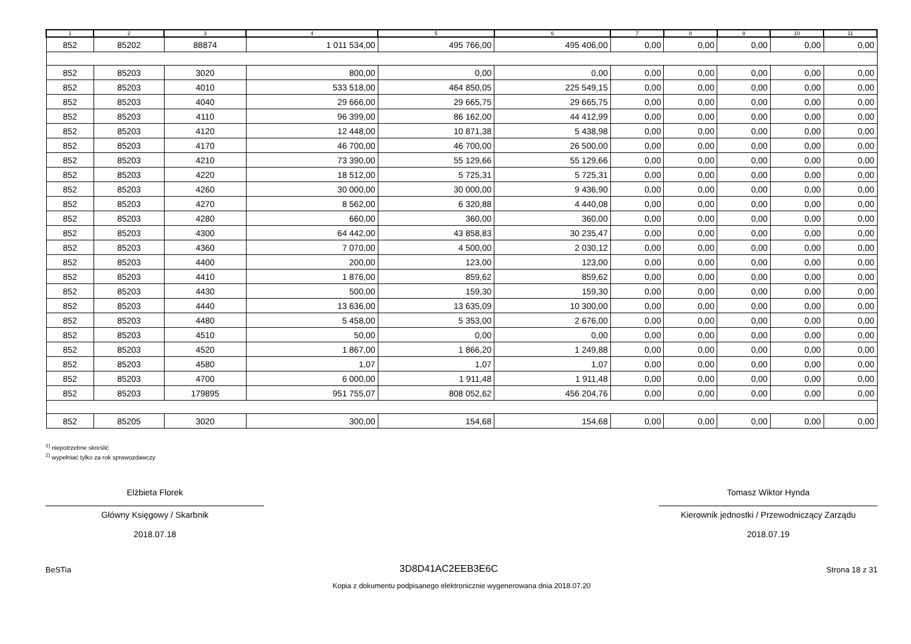| 1 | 2 | 3 | 4 | 5 | 6 | 7 | 8 | 9 | 10 | 11 |
| --- | --- | --- | --- | --- | --- | --- | --- | --- | --- | --- |
| 852 | 85202 | 88874 | 1 011 534,00 | 495 766,00 | 495 406,00 | 0,00 | 0,00 | 0,00 | 0,00 | 0,00 |
| 852 | 85203 | 3020 | 800,00 | 0,00 | 0,00 | 0,00 | 0,00 | 0,00 | 0,00 | 0,00 |
| 852 | 85203 | 4010 | 533 518,00 | 464 850,05 | 225 549,15 | 0,00 | 0,00 | 0,00 | 0,00 | 0,00 |
| 852 | 85203 | 4040 | 29 666,00 | 29 665,75 | 29 665,75 | 0,00 | 0,00 | 0,00 | 0,00 | 0,00 |
| 852 | 85203 | 4110 | 96 399,00 | 86 162,00 | 44 412,99 | 0,00 | 0,00 | 0,00 | 0,00 | 0,00 |
| 852 | 85203 | 4120 | 12 448,00 | 10 871,38 | 5 438,98 | 0,00 | 0,00 | 0,00 | 0,00 | 0,00 |
| 852 | 85203 | 4170 | 46 700,00 | 46 700,00 | 26 500,00 | 0,00 | 0,00 | 0,00 | 0,00 | 0,00 |
| 852 | 85203 | 4210 | 73 390,00 | 55 129,66 | 55 129,66 | 0,00 | 0,00 | 0,00 | 0,00 | 0,00 |
| 852 | 85203 | 4220 | 18 512,00 | 5 725,31 | 5 725,31 | 0,00 | 0,00 | 0,00 | 0,00 | 0,00 |
| 852 | 85203 | 4260 | 30 000,00 | 30 000,00 | 9 436,90 | 0,00 | 0,00 | 0,00 | 0,00 | 0,00 |
| 852 | 85203 | 4270 | 8 562,00 | 6 320,88 | 4 440,08 | 0,00 | 0,00 | 0,00 | 0,00 | 0,00 |
| 852 | 85203 | 4280 | 660,00 | 360,00 | 360,00 | 0,00 | 0,00 | 0,00 | 0,00 | 0,00 |
| 852 | 85203 | 4300 | 64 442,00 | 43 858,83 | 30 235,47 | 0,00 | 0,00 | 0,00 | 0,00 | 0,00 |
| 852 | 85203 | 4360 | 7 070,00 | 4 500,00 | 2 030,12 | 0,00 | 0,00 | 0,00 | 0,00 | 0,00 |
| 852 | 85203 | 4400 | 200,00 | 123,00 | 123,00 | 0,00 | 0,00 | 0,00 | 0,00 | 0,00 |
| 852 | 85203 | 4410 | 1 876,00 | 859,62 | 859,62 | 0,00 | 0,00 | 0,00 | 0,00 | 0,00 |
| 852 | 85203 | 4430 | 500,00 | 159,30 | 159,30 | 0,00 | 0,00 | 0,00 | 0,00 | 0,00 |
| 852 | 85203 | 4440 | 13 636,00 | 13 635,09 | 10 300,00 | 0,00 | 0,00 | 0,00 | 0,00 | 0,00 |
| 852 | 85203 | 4480 | 5 458,00 | 5 353,00 | 2 676,00 | 0,00 | 0,00 | 0,00 | 0,00 | 0,00 |
| 852 | 85203 | 4510 | 50,00 | 0,00 | 0,00 | 0,00 | 0,00 | 0,00 | 0,00 | 0,00 |
| 852 | 85203 | 4520 | 1 867,00 | 1 866,20 | 1 249,88 | 0,00 | 0,00 | 0,00 | 0,00 | 0,00 |
| 852 | 85203 | 4580 | 1,07 | 1,07 | 1,07 | 0,00 | 0,00 | 0,00 | 0,00 | 0,00 |
| 852 | 85203 | 4700 | 6 000,00 | 1 911,48 | 1 911,48 | 0,00 | 0,00 | 0,00 | 0,00 | 0,00 |
| 852 | 85203 | 179895 | 951 755,07 | 808 052,62 | 456 204,76 | 0,00 | 0,00 | 0,00 | 0,00 | 0,00 |
| 852 | 85205 | 3020 | 300,00 | 154,68 | 154,68 | 0,00 | 0,00 | 0,00 | 0,00 | 0,00 |
<sup>1)</sup> niepotrzebne skreślić
<sup>2)</sup> wypełniać tylko za rok sprawozdawczy
Elżbieta Florek
Główny Księgowy / Skarbnik
2018.07.18
Tomasz Wiktor Hynda
Kierownik jednostki / Przewodniczący Zarządu
2018.07.19
BeSTia 3D8D41AC2EEB3E6C Strona 18 z 31
Kopia z dokumentu podpisanego elektronicznie wygenerowana dnia 2018.07.20